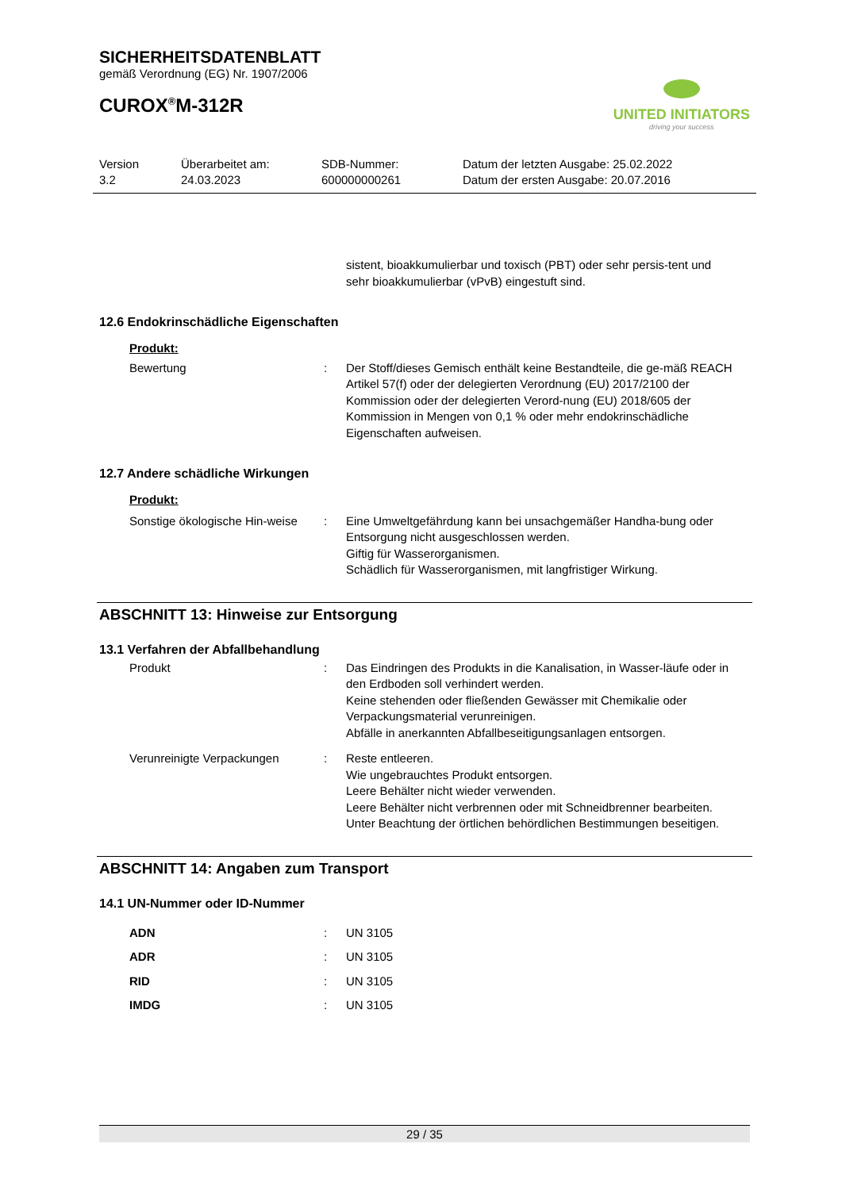UNITED INITIATORS
driving your success
SICHERHEITSDATENBLATT
gemäß Verordnung (EG) Nr. 1907/2006
CUROX<sup>®</sup>M-312R
Version
3.2
Überarbeitet am:
24.03.2023
SDB-Nummer:
600000000261
Datum der letzten Ausgabe: 25.02.2022
Datum der ersten Ausgabe: 20.07.2016
sistent, bioakkumulierbar und toxisch (PBT) oder sehr persis-tent und sehr bioakkumulierbar (vPvB) eingestuft sind.
12.6 Endokrinschädliche Eigenschaften
Produkt:
Bewertung : Der Stoff/dieses Gemisch enthält keine Bestandteile, die ge-mäß REACH Artikel 57(f) oder der delegierten Verordnung (EU) 2017/2100 der Kommission oder der delegierten Verord-nung (EU) 2018/605 der Kommission in Mengen von 0,1 % oder mehr endokrinschädliche Eigenschaften aufweisen.
12.7 Andere schädliche Wirkungen
Produkt:
Sonstige ökologische Hin-weise
: Eine Umweltgefährdung kann bei unsachgemäßer Handha-bung oder Entsorgung nicht ausgeschlossen werden.
Giftig für Wasserorganismen.
Schädlich für Wasserorganismen, mit langfristiger Wirkung.
ABSCHNITT 13: Hinweise zur Entsorgung
13.1 Verfahren der Abfallbehandlung
Produkt : Das Eindringen des Produkts in die Kanalisation, in Wasser-läufe oder in den Erdboden soll verhindert werden.
Keine stehenden oder fließenden Gewässer mit Chemikalie oder Verpackungsmaterial verunreinigen.
Abfälle in anerkannten Abfallbeseitigungsanlagen entsorgen.
Verunreinigte Verpackungen : Reste entleeren.
Wie ungebrauchtes Produkt entsorgen.
Leere Behälter nicht wieder verwenden.
Leere Behälter nicht verbrennen oder mit Schneidbrenner bearbeiten.
Unter Beachtung der örtlichen behördlichen Bestimmungen beseitigen.
ABSCHNITT 14: Angaben zum Transport
14.1 UN-Nummer oder ID-Nummer
ADN : UN 3105
ADR : UN 3105
RID : UN 3105
IMDG : UN 3105
29 / 35